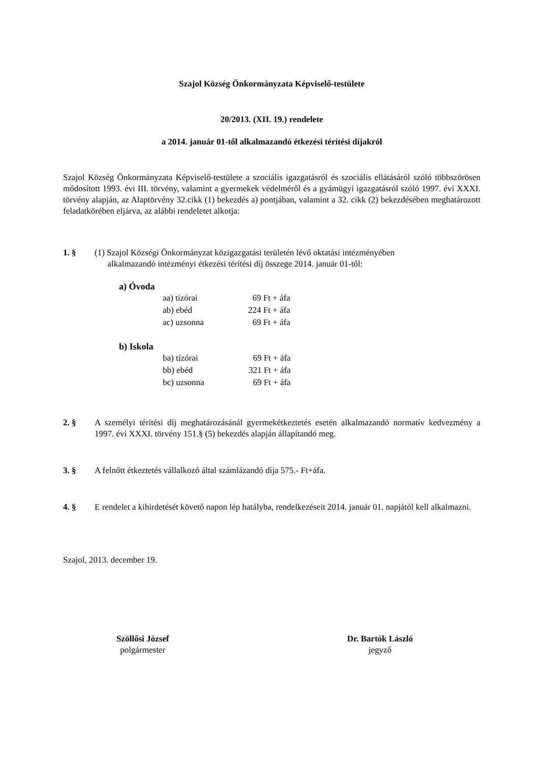Szajol Község Önkormányzata Képviselő-testülete
20/2013. (XII. 19.) rendelete
a 2014. január 01-től alkalmazandó étkezési térítési díjakról
Szajol Község Önkormányzata Képviselő-testülete a szociális igazgatásról és szociális ellátásáról szóló többszörösen módosított 1993. évi III. törvény, valamint a gyermekek védelméről és a gyámügyi igazgatásról szóló 1997. évi XXXI. törvény alapján, az Alaptörvény 32.cikk (1) bekezdés a) pontjában, valamint a 32. cikk (2) bekezdésében meghatározott feladatkörében eljárva, az alábbi rendeletet alkotja:
1. § (1) Szajol Községi Önkormányzat közigazgatási területén lévő oktatási intézményében
alkalmazandó intézményi étkezési térítési díj összege 2014. január 01-től:
a) Óvoda
| aa) tízórai | 69 Ft + áfa |
| ab) ebéd | 224 Ft + áfa |
| ac) uzsonna | 69 Ft + áfa |
b) Iskola
| ba) tízórai | 69 Ft + áfa |
| bb) ebéd | 321 Ft + áfa |
| bc) uzsonna | 69 Ft + áfa |
2. § A személyi térítési díj meghatározásánál gyermekétkeztetés esetén alkalmazandó normatív kedvezmény a 1997. évi XXXI. törvény 151.§ (5) bekezdés alapján állapítandó meg.
3. § A felnőtt étkeztetés vállalkozó által számlázandó díja 575.- Ft+áfa.
4. § E rendelet a kihirdetését követő napon lép hatályba, rendelkezéseit 2014. január 01. napjától kell alkalmazni.
Szajol, 2013. december 19.
Szöllősi József
polgármester
Dr. Bartók László
jegyző